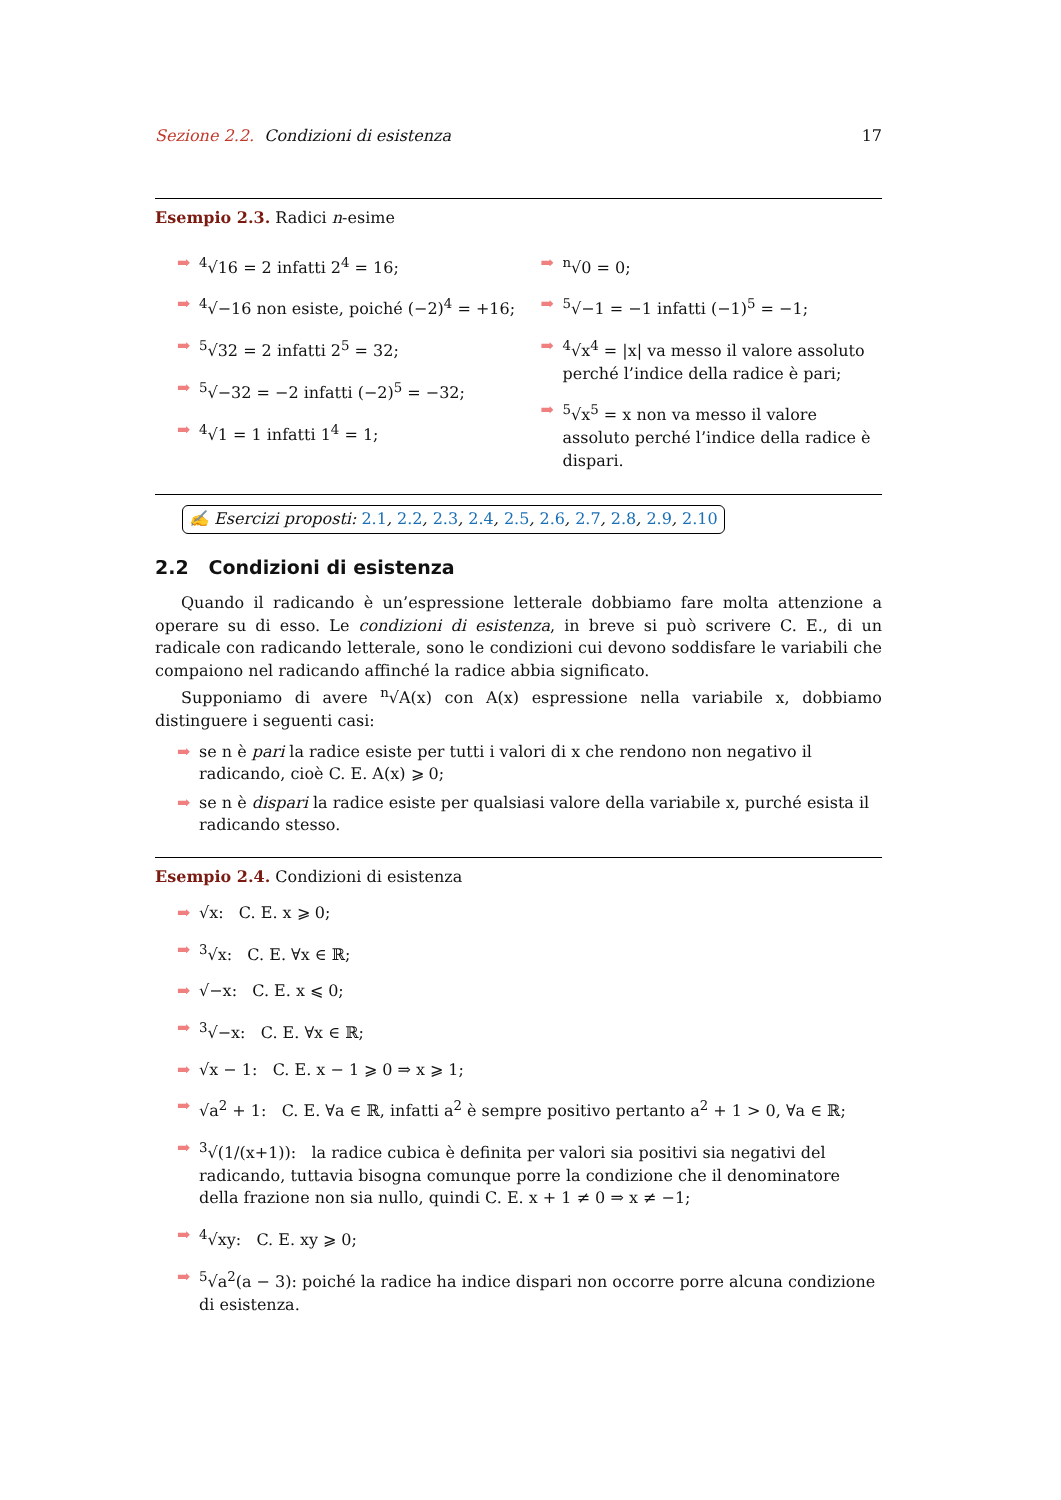Sezione 2.2. Condizioni di esistenza 17
Esempio 2.3. Radici n-esime
➡<sup>4</sup>√16 = 2 infatti 2<sup>4</sup> = 16;
➡<sup>4</sup>√−16 non esiste, poiché (−2)<sup>4</sup> = +16;
➡<sup>5</sup>√32 = 2 infatti 2<sup>5</sup> = 32;
➡<sup>5</sup>√−32 = −2 infatti (−2)<sup>5</sup> = −32;
➡<sup>4</sup>√1 = 1 infatti 1<sup>4</sup> = 1;
➡<sup>n</sup>√0 = 0;
➡<sup>5</sup>√−1 = −1 infatti (−1)<sup>5</sup> = −1;
➡<sup>4</sup>√x<sup>4</sup> = |x| va messo il valore assoluto perché l’indice della radice è pari;
➡<sup>5</sup>√x<sup>5</sup> = x non va messo il valore assoluto perché l’indice della radice è dispari.
✍ Esercizi proposti: 2.1, 2.2, 2.3, 2.4, 2.5, 2.6, 2.7, 2.8, 2.9, 2.10
2.2 Condizioni di esistenza
Quando il radicando è un’espressione letterale dobbiamo fare molta attenzione a operare su di esso. Le condizioni di esistenza, in breve si può scrivere C. E., di un radicale con radicando letterale, sono le condizioni cui devono soddisfare le variabili che compaiono nel radicando affinché la radice abbia significato.
Supponiamo di avere <sup>n</sup>√A(x) con A(x) espressione nella variabile x, dobbiamo distinguere i seguenti casi:
➡ se n è pari la radice esiste per tutti i valori di x che rendono non negativo il radicando, cioè C. E. A(x) ⩾ 0;
➡ se n è dispari la radice esiste per qualsiasi valore della variabile x, purché esista il radicando stesso.
Esempio 2.4. Condizioni di esistenza
➡ √x: C. E. x ⩾ 0;
➡<sup>3</sup>√x: C. E. ∀x ∈ ℝ;
➡ √−x: C. E. x ⩽ 0;
➡<sup>3</sup>√−x: C. E. ∀x ∈ ℝ;
➡ √x − 1: C. E. x − 1 ⩾ 0 ⇒ x ⩾ 1;
➡ √a<sup>2</sup> + 1: C. E. ∀a ∈ ℝ, infatti a<sup>2</sup> è sempre positivo pertanto a<sup>2</sup> + 1 > 0, ∀a ∈ ℝ;
➡<sup>3</sup>√(1/(x+1)): la radice cubica è definita per valori sia positivi sia negativi del radicando, tuttavia bisogna comunque porre la condizione che il denominatore della frazione non sia nullo, quindi C. E. x + 1 ≠ 0 ⇒ x ≠ −1;
➡<sup>4</sup>√xy: C. E. xy ⩾ 0;
➡<sup>5</sup>√a<sup>2</sup>(a − 3): poiché la radice ha indice dispari non occorre porre alcuna condizione di esistenza.